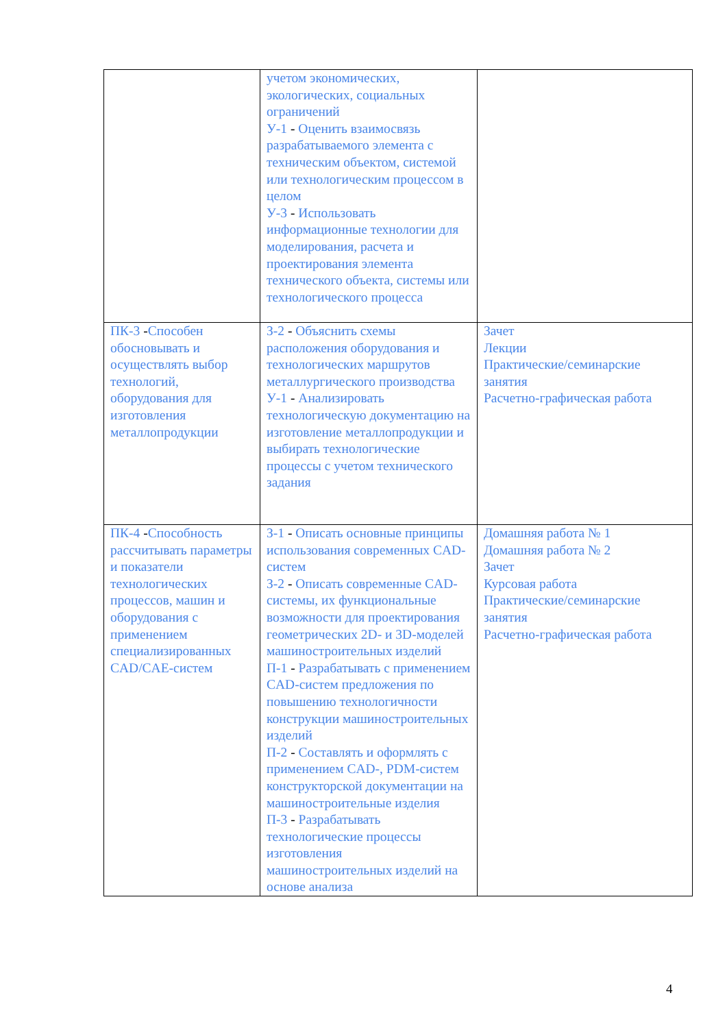| | учетом экономических, экологических, социальных ограничений У-1 - Оценить взаимосвязь разрабатываемого элемента с техническим объектом, системой или технологическим процессом в целом У-3 - Использовать информационные технологии для моделирования, расчета и проектирования элемента технического объекта, системы или технологического процесса | |
| ПК-3 - Способен обосновывать и осуществлять выбор технологий, оборудования для изготовления металлопродукции | З-2 - Объяснить схемы расположения оборудования и технологических маршрутов металлургического производства У-1 - Анализировать технологическую документацию на изготовление металлопродукции и выбирать технологические процессы с учетом технического задания | Зачет Лекции Практические/семинарские занятия Расчетно-графическая работа |
| ПК-4 - Способность рассчитывать параметры и показатели технологических процессов, машин и оборудования с применением специализированных CAD/CAE-систем | З-1 - Описать основные принципы использования современных CAD-систем З-2 - Описать современные CAD-системы, их функциональные возможности для проектирования геометрических 2D- и 3D-моделей машиностроительных изделий П-1 - Разрабатывать с применением CAD-систем предложения по повышению технологичности конструкции машиностроительных изделий П-2 - Составлять и оформлять с применением CAD-, PDM-систем конструкторской документации на машиностроительные изделия П-3 - Разрабатывать технологические процессы изготовления машиностроительных изделий на основе анализа | Домашняя работа № 1 Домашняя работа № 2 Зачет Курсовая работа Практические/семинарские занятия Расчетно-графическая работа |
4